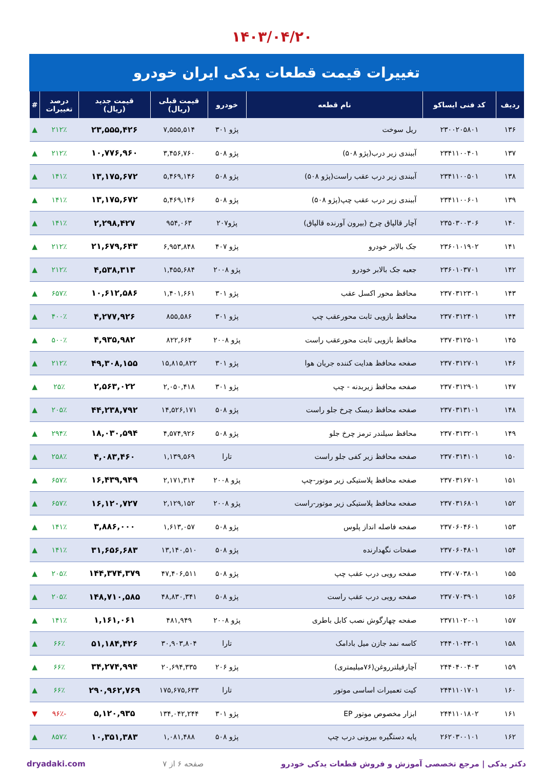۱۴۰۳/۰۴/۲۰
تغییرات قیمت قطعات یدکی ایران خودرو
| ردیف | کد فنی ایساکو | نام قطعه | خودرو | قیمت قبلی (ریال) | قیمت جدید (ریال) | درصد تغییرات | # |
| --- | --- | --- | --- | --- | --- | --- | --- |
| ۱۳۶ | ۲۳۰۰۲۰۵۸۰۱ | ریل سوخت | پژو ۳۰۱ | ۷,۵۵۵,۵۱۴ | ۲۳,۵۵۵,۴۲۶ | ۲۱۲٪ | ▲ |
| ۱۳۷ | ۲۳۴۱۱۰۰۴۰۱ | آببندی زیر درب(پژو ۵۰۸) | پژو ۵۰۸ | ۳,۴۵۶,۷۶۰ | ۱۰,۷۷۶,۹۶۰ | ۲۱۲٪ | ▲ |
| ۱۳۸ | ۲۳۴۱۱۰۰۵۰۱ | آببندی زیر درب عقب راست(پژو ۵۰۸) | پژو ۵۰۸ | ۵,۴۶۹,۱۴۶ | ۱۳,۱۷۵,۶۷۲ | ۱۴۱٪ | ▲ |
| ۱۳۹ | ۲۳۴۱۱۰۰۶۰۱ | آببندی زیر درب عقب چپ(پژو ۵۰۸) | پژو ۵۰۸ | ۵,۴۶۹,۱۴۶ | ۱۳,۱۷۵,۶۷۲ | ۱۴۱٪ | ▲ |
| ۱۴۰ | ۲۳۵۰۳۰۰۳۰۶ | آچار قالپاق چرخ (بیرون آورنده قالپاق) | پژو۲۰۷ | ۹۵۴,۰۶۳ | ۲,۲۹۸,۴۲۷ | ۱۴۱٪ | ▲ |
| ۱۴۱ | ۲۳۶۰۱۰۱۹۰۲ | جک بالابر خودرو | پژو ۴۰۷ | ۶,۹۵۳,۸۴۸ | ۲۱,۶۷۹,۶۴۳ | ۲۱۲٪ | ▲ |
| ۱۴۲ | ۲۳۶۰۱۰۳۷۰۱ | جعبه جک بالابر خودرو | پژو ۲۰۰۸ | ۱,۴۵۵,۶۸۴ | ۴,۵۳۸,۳۱۳ | ۲۱۲٪ | ▲ |
| ۱۴۳ | ۲۳۷۰۳۱۲۳۰۱ | محافظ محور اکسل عقب | پژو ۳۰۱ | ۱,۴۰۱,۶۶۱ | ۱۰,۶۱۲,۵۸۶ | ۶۵۷٪ | ▲ |
| ۱۴۴ | ۲۳۷۰۳۱۲۴۰۱ | محافظ بازویی ثابت محورعقب چپ | پژو ۳۰۱ | ۸۵۵,۵۸۶ | ۴,۲۷۷,۹۲۶ | ۴۰۰٪ | ▲ |
| ۱۴۵ | ۲۳۷۰۳۱۲۵۰۱ | محافظ بازویی ثابت محورعقب راست | پژو ۲۰۰۸ | ۸۲۲,۶۶۴ | ۴,۹۳۵,۹۸۲ | ۵۰۰٪ | ▲ |
| ۱۴۶ | ۲۳۷۰۳۱۲۷۰۱ | صفحه محافظ هدایت کننده جریان هوا | پژو ۳۰۱ | ۱۵,۸۱۵,۸۲۲ | ۴۹,۳۰۸,۱۵۵ | ۲۱۲٪ | ▲ |
| ۱۴۷ | ۲۳۷۰۳۱۲۹۰۱ | صفحه محافظ زیربدنه - چپ | پژو ۳۰۱ | ۲,۰۵۰,۴۱۸ | ۲,۵۶۳,۰۲۲ | ۲۵٪ | ▲ |
| ۱۴۸ | ۲۳۷۰۳۱۳۱۰۱ | صفحه محافظ دیسک چرخ جلو راست | پژو ۵۰۸ | ۱۴,۵۲۶,۱۷۱ | ۴۴,۲۳۸,۷۹۲ | ۲۰۵٪ | ▲ |
| ۱۴۹ | ۲۳۷۰۳۱۳۲۰۱ | محافظ سیلندر ترمز چرخ جلو | پژو ۵۰۸ | ۴,۵۷۴,۹۲۶ | ۱۸,۰۳۰,۵۹۴ | ۲۹۴٪ | ▲ |
| ۱۵۰ | ۲۳۷۰۳۱۴۱۰۱ | صفحه محافظ زیر کفی جلو راست | تارا | ۱,۱۳۹,۵۶۹ | ۴,۰۸۳,۴۶۰ | ۲۵۸٪ | ▲ |
| ۱۵۱ | ۲۳۷۰۳۱۶۷۰۱ | صفحه محافظ پلاستیکی زیر موتور-چپ | پژو ۲۰۰۸ | ۲,۱۷۱,۳۱۴ | ۱۶,۴۳۹,۹۴۹ | ۶۵۷٪ | ▲ |
| ۱۵۲ | ۲۳۷۰۳۱۶۸۰۱ | صفحه محافظ پلاستیکی زیر موتور-راست | پژو ۲۰۰۸ | ۲,۱۲۹,۱۵۲ | ۱۶,۱۲۰,۷۲۷ | ۶۵۷٪ | ▲ |
| ۱۵۳ | ۲۳۷۰۶۰۴۶۰۱ | صفحه فاصله انداز پلوس | پژو ۵۰۸ | ۱,۶۱۳,۰۵۷ | ۳,۸۸۶,۰۰۰ | ۱۴۱٪ | ▲ |
| ۱۵۴ | ۲۳۷۰۶۰۴۸۰۱ | صفحات نگهدارنده | پژو ۵۰۸ | ۱۳,۱۴۰,۵۱۰ | ۳۱,۶۵۶,۶۸۳ | ۱۴۱٪ | ▲ |
| ۱۵۵ | ۲۳۷۰۷۰۳۸۰۱ | صفحه رویی درب عقب چپ | پژو ۵۰۸ | ۴۷,۴۰۶,۵۱۱ | ۱۴۴,۳۷۴,۳۷۹ | ۲۰۵٪ | ▲ |
| ۱۵۶ | ۲۳۷۰۷۰۳۹۰۱ | صفحه رویی درب عقب راست | پژو ۵۰۸ | ۴۸,۸۳۰,۳۴۱ | ۱۴۸,۷۱۰,۵۸۵ | ۲۰۵٪ | ▲ |
| ۱۵۷ | ۲۳۷۱۱۰۲۰۰۱ | صفحه چهارگوش نصب کابل باطری | پژو ۲۰۰۸ | ۴۸۱,۹۴۹ | ۱,۱۶۱,۰۶۱ | ۱۴۱٪ | ▲ |
| ۱۵۸ | ۲۴۴۰۱۰۴۳۰۱ | کاسه نمد جازن میل بادامک | تارا | ۳۰,۹۰۳,۸۰۴ | ۵۱,۱۸۴,۴۲۶ | ۶۶٪ | ▲ |
| ۱۵۹ | ۲۴۴۰۴۰۰۴۰۳ | آچارفیلتر‌روغن(۷۶میلیمتری) | پژو ۲۰۶ | ۲۰,۶۹۴,۳۳۵ | ۳۴,۲۷۴,۹۹۴ | ۶۶٪ | ▲ |
| ۱۶۰ | ۲۴۴۱۱۰۱۷۰۱ | کیت تعمیرات اساسی موتور | تارا | ۱۷۵,۶۷۵,۶۳۳ | ۲۹۰,۹۶۲,۷۶۹ | ۶۶٪ | ▲ |
| ۱۶۱ | ۲۴۴۱۱۰۱۸۰۲ | ابزار مخصوص موتور EP | پژو ۳۰۱ | ۱۳۴,۰۴۲,۲۴۴ | ۵,۱۲۰,۹۳۵ | -۹۶٪ | ▼ |
| ۱۶۲ | ۲۶۲۰۳۰۰۱۰۱ | پایه دستگیره بیرونی درب چپ | پژو ۵۰۸ | ۱,۰۸۱,۴۸۸ | ۱۰,۳۵۱,۳۸۳ | ۸۵۷٪ | ▲ |
دکتر یدکی | مرجع تخصصی آموزش و فروش قطعات یدکی خودرو صفحه ۶ از ۷ dryadaki.com